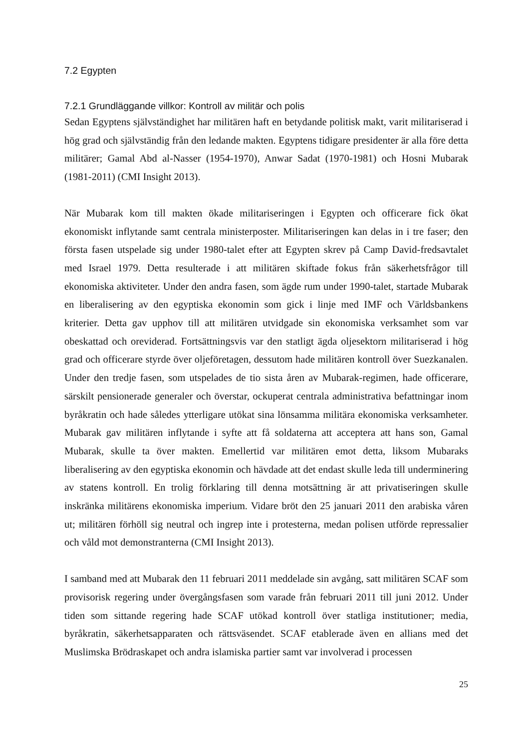7.2 Egypten
7.2.1 Grundläggande villkor: Kontroll av militär och polis
Sedan Egyptens självständighet har militären haft en betydande politisk makt, varit militariserad i hög grad och självständig från den ledande makten. Egyptens tidigare presidenter är alla före detta militärer; Gamal Abd al-Nasser (1954-1970), Anwar Sadat (1970-1981) och Hosni Mubarak (1981-2011) (CMI Insight 2013).
När Mubarak kom till makten ökade militariseringen i Egypten och officerare fick ökat ekonomiskt inflytande samt centrala ministerposter. Militariseringen kan delas in i tre faser; den första fasen utspelade sig under 1980-talet efter att Egypten skrev på Camp David-fredsavtalet med Israel 1979. Detta resulterade i att militären skiftade fokus från säkerhetsfrågor till ekonomiska aktiviteter. Under den andra fasen, som ägde rum under 1990-talet, startade Mubarak en liberalisering av den egyptiska ekonomin som gick i linje med IMF och Världsbankens kriterier. Detta gav upphov till att militären utvidgade sin ekonomiska verksamhet som var obeskattad och oreviderad. Fortsättningsvis var den statligt ägda oljesektorn militariserad i hög grad och officerare styrde över oljeföretagen, dessutom hade militären kontroll över Suezkanalen. Under den tredje fasen, som utspelades de tio sista åren av Mubarak-regimen, hade officerare, särskilt pensionerade generaler och överstar, ockuperat centrala administrativa befattningar inom byråkratin och hade således ytterligare utökat sina lönsamma militära ekonomiska verksamheter. Mubarak gav militären inflytande i syfte att få soldaterna att acceptera att hans son, Gamal Mubarak, skulle ta över makten. Emellertid var militären emot detta, liksom Mubaraks liberalisering av den egyptiska ekonomin och hävdade att det endast skulle leda till underminering av statens kontroll. En trolig förklaring till denna motsättning är att privatiseringen skulle inskränka militärens ekonomiska imperium. Vidare bröt den 25 januari 2011 den arabiska våren ut; militären förhöll sig neutral och ingrep inte i protesterna, medan polisen utförde repressalier och våld mot demonstranterna (CMI Insight 2013).
I samband med att Mubarak den 11 februari 2011 meddelade sin avgång, satt militären SCAF som provisorisk regering under övergångsfasen som varade från februari 2011 till juni 2012. Under tiden som sittande regering hade SCAF utökad kontroll över statliga institutioner; media, byråkratin, säkerhetsapparaten och rättsväsendet. SCAF etablerade även en allians med det Muslimska Brödraskapet och andra islamiska partier samt var involverad i processen
25